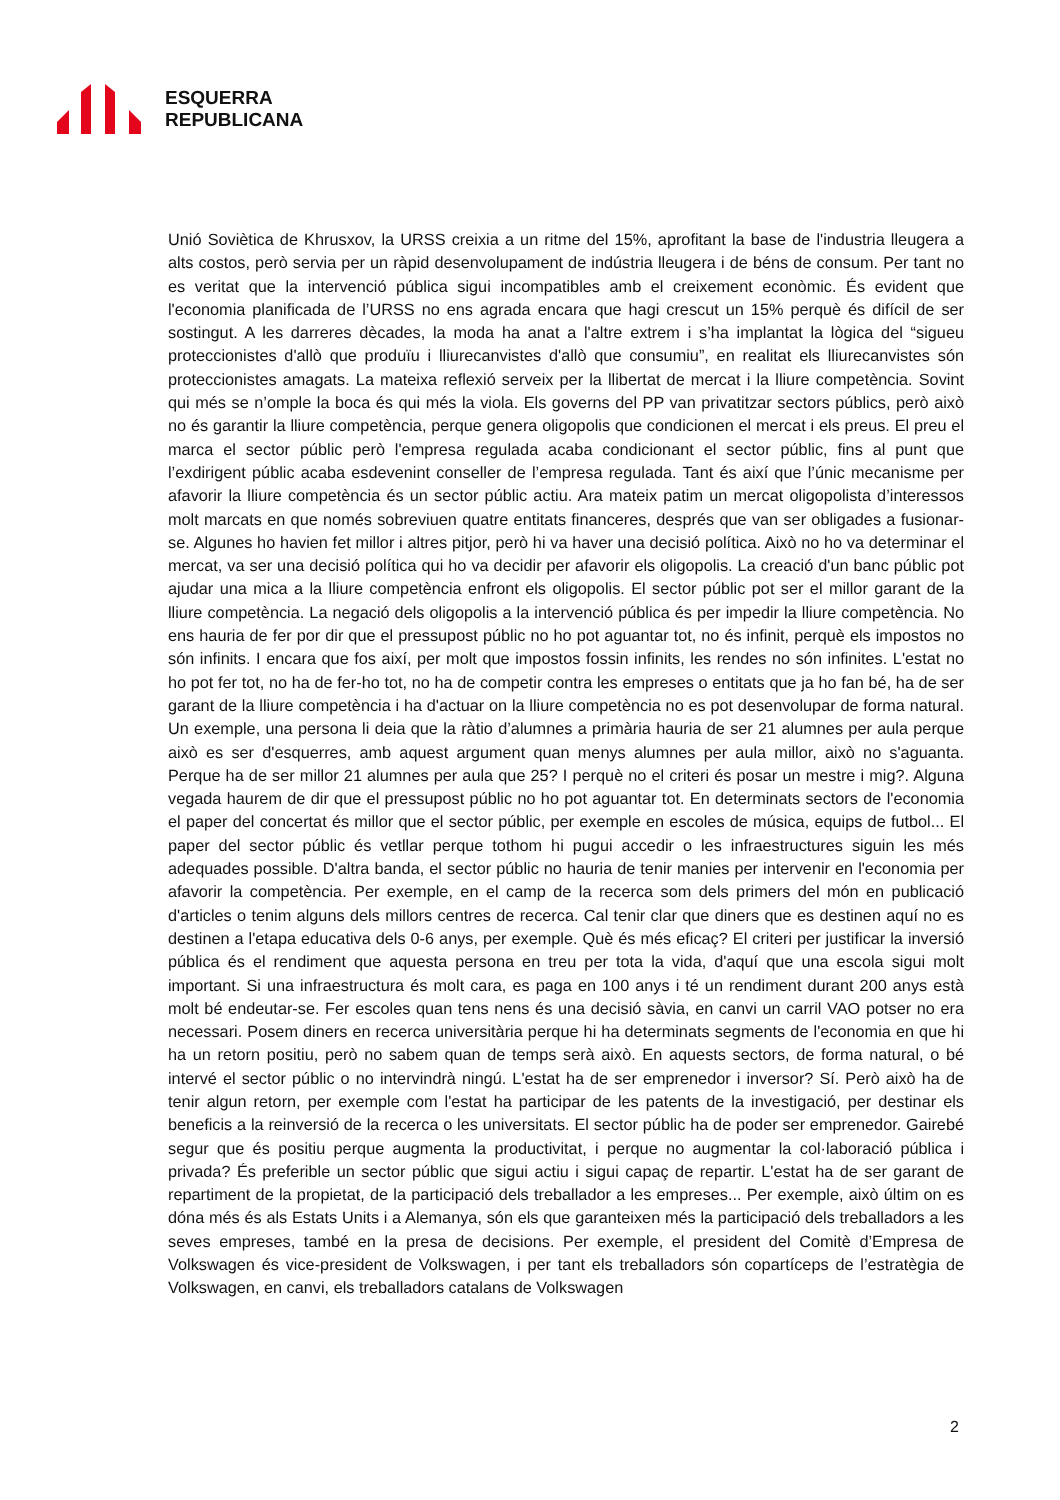ESQUERRA
REPUBLICANA
Unió Soviètica de Khrusxov, la URSS creixia a un ritme del 15%, aprofitant la base de l'industria lleugera a alts costos, però servia per un ràpid desenvolupament de indústria lleugera i de béns de consum. Per tant no es veritat que la intervenció pública sigui incompatibles amb el creixement econòmic. És evident que l'economia planificada de l’URSS no ens agrada encara que hagi crescut un 15% perquè és difícil de ser sostingut. A les darreres dècades, la moda ha anat a l'altre extrem i s’ha implantat la lògica del “sigueu proteccionistes d'allò que produïu i lliurecanvistes d'allò que consumiu”, en realitat els lliurecanvistes són proteccionistes amagats. La mateixa reflexió serveix per la llibertat de mercat i la lliure competència. Sovint qui més se n’omple la boca és qui més la viola. Els governs del PP van privatitzar sectors públics, però això no és garantir la lliure competència, perque genera oligopolis que condicionen el mercat i els preus. El preu el marca el sector públic però l'empresa regulada acaba condicionant el sector públic, fins al punt que l’exdirigent públic acaba esdevenint conseller de l’empresa regulada. Tant és així que l’únic mecanisme per afavorir la lliure competència és un sector públic actiu. Ara mateix patim un mercat oligopolista d’interessos molt marcats en que només sobreviuen quatre entitats financeres, després que van ser obligades a fusionar-se. Algunes ho havien fet millor i altres pitjor, però hi va haver una decisió política. Això no ho va determinar el mercat, va ser una decisió política qui ho va decidir per afavorir els oligopolis. La creació d'un banc públic pot ajudar una mica a la lliure competència enfront els oligopolis. El sector públic pot ser el millor garant de la lliure competència. La negació dels oligopolis a la intervenció pública és per impedir la lliure competència. No ens hauria de fer por dir que el pressupost públic no ho pot aguantar tot, no és infinit, perquè els impostos no són infinits. I encara que fos així, per molt que impostos fossin infinits, les rendes no són infinites. L'estat no ho pot fer tot, no ha de fer-ho tot, no ha de competir contra les empreses o entitats que ja ho fan bé, ha de ser garant de la lliure competència i ha d'actuar on la lliure competència no es pot desenvolupar de forma natural. Un exemple, una persona li deia que la ràtio d’alumnes a primària hauria de ser 21 alumnes per aula perque això es ser d'esquerres, amb aquest argument quan menys alumnes per aula millor, això no s'aguanta. Perque ha de ser millor 21 alumnes per aula que 25? I perquè no el criteri és posar un mestre i mig?. Alguna vegada haurem de dir que el pressupost públic no ho pot aguantar tot. En determinats sectors de l'economia el paper del concertat és millor que el sector públic, per exemple en escoles de música, equips de futbol... El paper del sector públic és vetllar perque tothom hi pugui accedir o les infraestructures siguin les més adequades possible. D'altra banda, el sector públic no hauria de tenir manies per intervenir en l'economia per afavorir la competència. Per exemple, en el camp de la recerca som dels primers del món en publicació d'articles o tenim alguns dels millors centres de recerca. Cal tenir clar que diners que es destinen aquí no es destinen a l'etapa educativa dels 0-6 anys, per exemple. Què és més eficaç? El criteri per justificar la inversió pública és el rendiment que aquesta persona en treu per tota la vida, d'aquí que una escola sigui molt important. Si una infraestructura és molt cara, es paga en 100 anys i té un rendiment durant 200 anys està molt bé endeutar-se. Fer escoles quan tens nens és una decisió sàvia, en canvi un carril VAO potser no era necessari. Posem diners en recerca universitària perque hi ha determinats segments de l'economia en que hi ha un retorn positiu, però no sabem quan de temps serà això. En aquests sectors, de forma natural, o bé intervé el sector públic o no intervindrà ningú. L'estat ha de ser emprenedor i inversor? Sí. Però això ha de tenir algun retorn, per exemple com l'estat ha participar de les patents de la investigació, per destinar els beneficis a la reinversió de la recerca o les universitats. El sector públic ha de poder ser emprenedor. Gairebé segur que és positiu perque augmenta la productivitat, i perque no augmentar la col·laboració pública i privada? És preferible un sector públic que sigui actiu i sigui capaç de repartir. L'estat ha de ser garant de repartiment de la propietat, de la participació dels treballador a les empreses... Per exemple, això últim on es dóna més és als Estats Units i a Alemanya, són els que garanteixen més la participació dels treballadors a les seves empreses, també en la presa de decisions. Per exemple, el president del Comitè d’Empresa de Volkswagen és vice-president de Volkswagen, i per tant els treballadors són copartíceps de l’estratègia de Volkswagen, en canvi, els treballadors catalans de Volkswagen
2